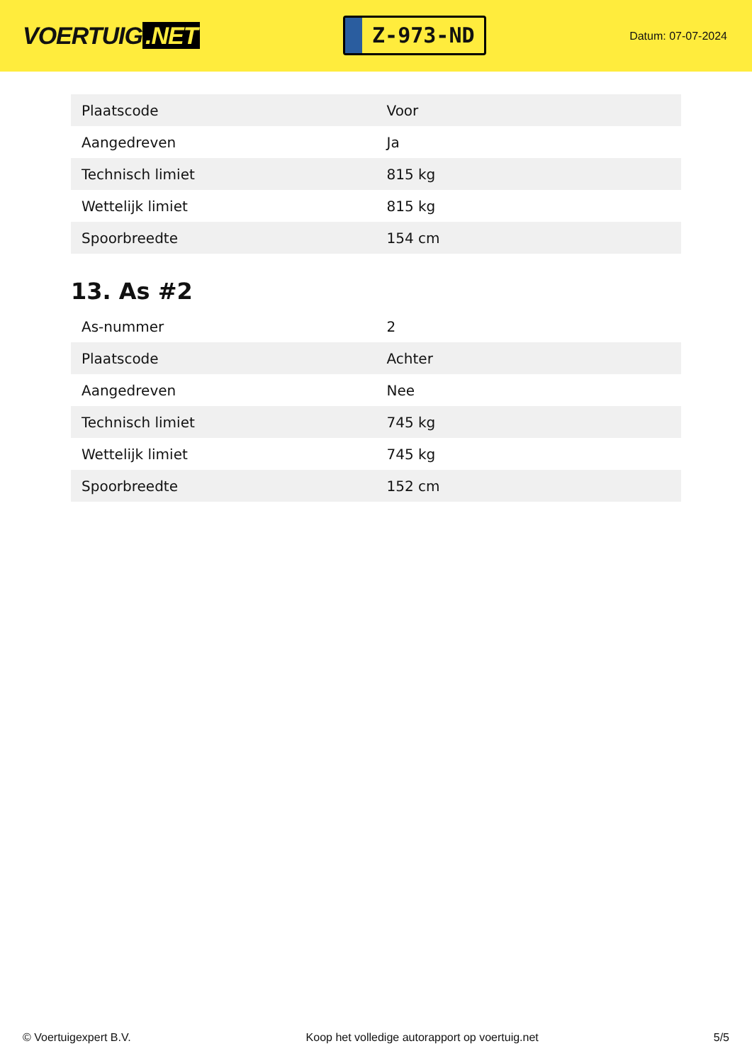VOERTUIG.NET
Z-973-ND
Datum: 07-07-2024
| Plaatscode | Voor |
| Aangedreven | Ja |
| Technisch limiet | 815 kg |
| Wettelijk limiet | 815 kg |
| Spoorbreedte | 154 cm |
13. As #2
| As-nummer | 2 |
| Plaatscode | Achter |
| Aangedreven | Nee |
| Technisch limiet | 745 kg |
| Wettelijk limiet | 745 kg |
| Spoorbreedte | 152 cm |
© Voertuigexpert B.V. Koop het volledige autorapport op voertuig.net 5/5